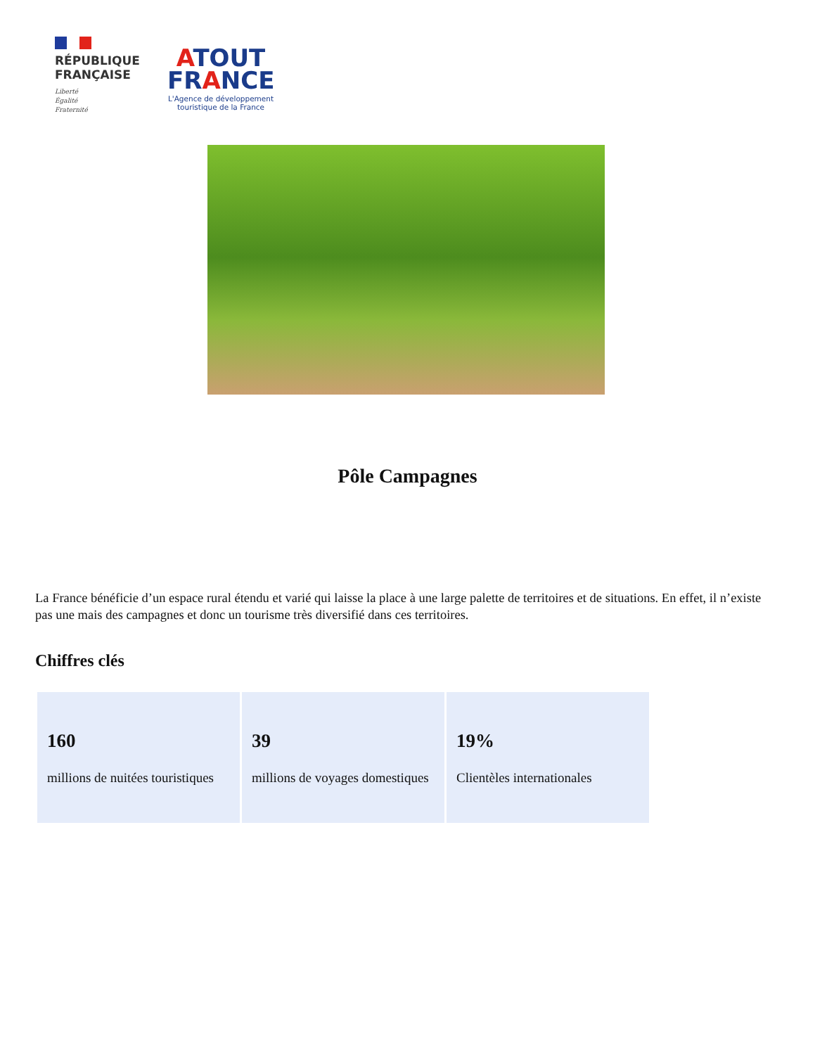RÉPUBLIQUE
FRANÇAISE
Liberté
Égalité
Fraternité
ATOUT
FRANCE
L'Agence de développement
touristique de la France
Pôle Campagnes
La France bénéficie d’un espace rural étendu et varié qui laisse la place à une large palette de territoires et de situations. En effet, il n’existe pas une mais des campagnes et donc un tourisme très diversifié dans ces territoires.
Chiffres clés
| 160 millions de nuitées touristiques | 39 millions de voyages domestiques | 19% Clientèles internationales |